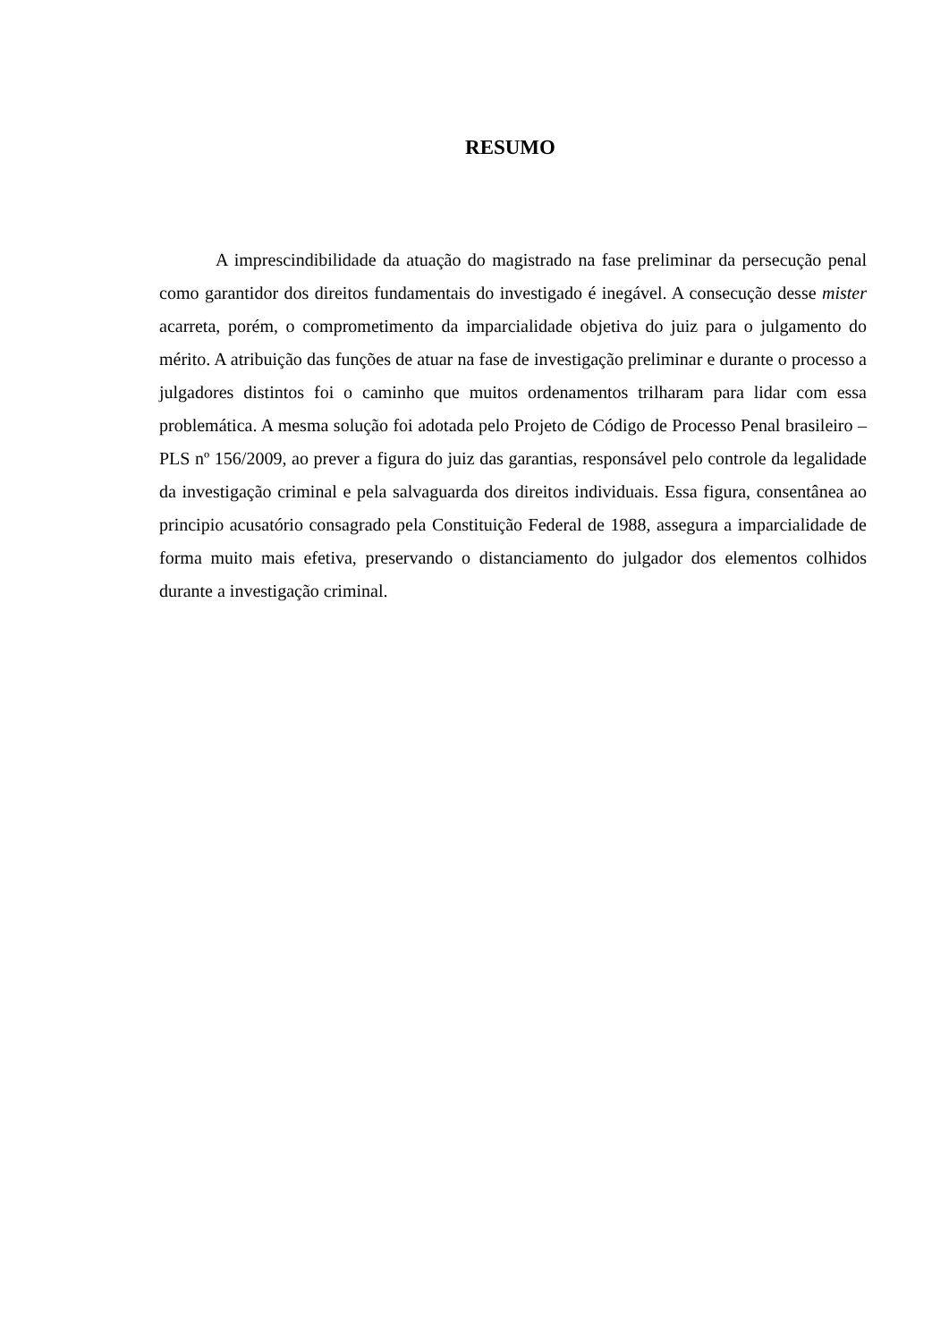RESUMO
A imprescindibilidade da atuação do magistrado na fase preliminar da persecução penal como garantidor dos direitos fundamentais do investigado é inegável. A consecução desse mister acarreta, porém, o comprometimento da imparcialidade objetiva do juiz para o julgamento do mérito. A atribuição das funções de atuar na fase de investigação preliminar e durante o processo a julgadores distintos foi o caminho que muitos ordenamentos trilharam para lidar com essa problemática. A mesma solução foi adotada pelo Projeto de Código de Processo Penal brasileiro – PLS nº 156/2009, ao prever a figura do juiz das garantias, responsável pelo controle da legalidade da investigação criminal e pela salvaguarda dos direitos individuais. Essa figura, consentânea ao principio acusatório consagrado pela Constituição Federal de 1988, assegura a imparcialidade de forma muito mais efetiva, preservando o distanciamento do julgador dos elementos colhidos durante a investigação criminal.